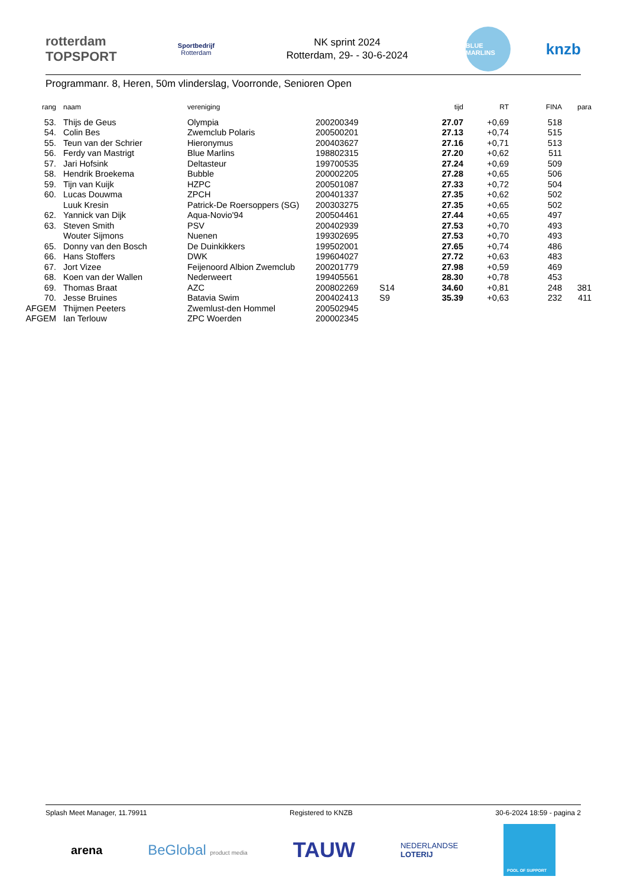rotterdam
TOPSPORT
Sportbedrijf
Rotterdam
NK sprint 2024
Rotterdam, 29- - 30-6-2024
BLUE MARLINS
knzb
Programmanr. 8, Heren, 50m vlinderslag, Voorronde, Senioren Open
| rang | naam | vereniging | | | tijd | RT | FINA | para |
| --- | --- | --- | --- | --- | --- | --- | --- | --- |
| 53. | Thijs de Geus | Olympia | 200200349 | | 27.07 | +0,69 | 518 | |
| 54. | Colin Bes | Zwemclub Polaris | 200500201 | | 27.13 | +0,74 | 515 | |
| 55. | Teun van der Schrier | Hieronymus | 200403627 | | 27.16 | +0,71 | 513 | |
| 56. | Ferdy van Mastrigt | Blue Marlins | 198802315 | | 27.20 | +0,62 | 511 | |
| 57. | Jari Hofsink | Deltasteur | 199700535 | | 27.24 | +0,69 | 509 | |
| 58. | Hendrik Broekema | Bubble | 200002205 | | 27.28 | +0,65 | 506 | |
| 59. | Tijn van Kuijk | HZPC | 200501087 | | 27.33 | +0,72 | 504 | |
| 60. | Lucas Douwma | ZPCH | 200401337 | | 27.35 | +0,62 | 502 | |
| | Luuk Kresin | Patrick-De Roersoppers (SG) | 200303275 | | 27.35 | +0,65 | 502 | |
| 62. | Yannick van Dijk | Aqua-Novio'94 | 200504461 | | 27.44 | +0,65 | 497 | |
| 63. | Steven Smith | PSV | 200402939 | | 27.53 | +0,70 | 493 | |
| | Wouter Sijmons | Nuenen | 199302695 | | 27.53 | +0,70 | 493 | |
| 65. | Donny van den Bosch | De Duinkikkers | 199502001 | | 27.65 | +0,74 | 486 | |
| 66. | Hans Stoffers | DWK | 199604027 | | 27.72 | +0,63 | 483 | |
| 67. | Jort Vizee | Feijenoord Albion Zwemclub | 200201779 | | 27.98 | +0,59 | 469 | |
| 68. | Koen van der Wallen | Nederweert | 199405561 | | 28.30 | +0,78 | 453 | |
| 69. | Thomas Braat | AZC | 200802269 | S14 | 34.60 | +0,81 | 248 | 381 |
| 70. | Jesse Bruines | Batavia Swim | 200402413 | S9 | 35.39 | +0,63 | 232 | 411 |
| AFGEM | Thijmen Peeters | Zwemlust-den Hommel | 200502945 | | | | | |
| AFGEM | Ian Terlouw | ZPC Woerden | 200002345 | | | | | |
Splash Meet Manager, 11.79911 Registered to KNZB 30-6-2024 18:59 - pagina 2
arena BeGlobal product media TAUW NEDERLANDSE
LOTERIJ POOL OF SUPPORT